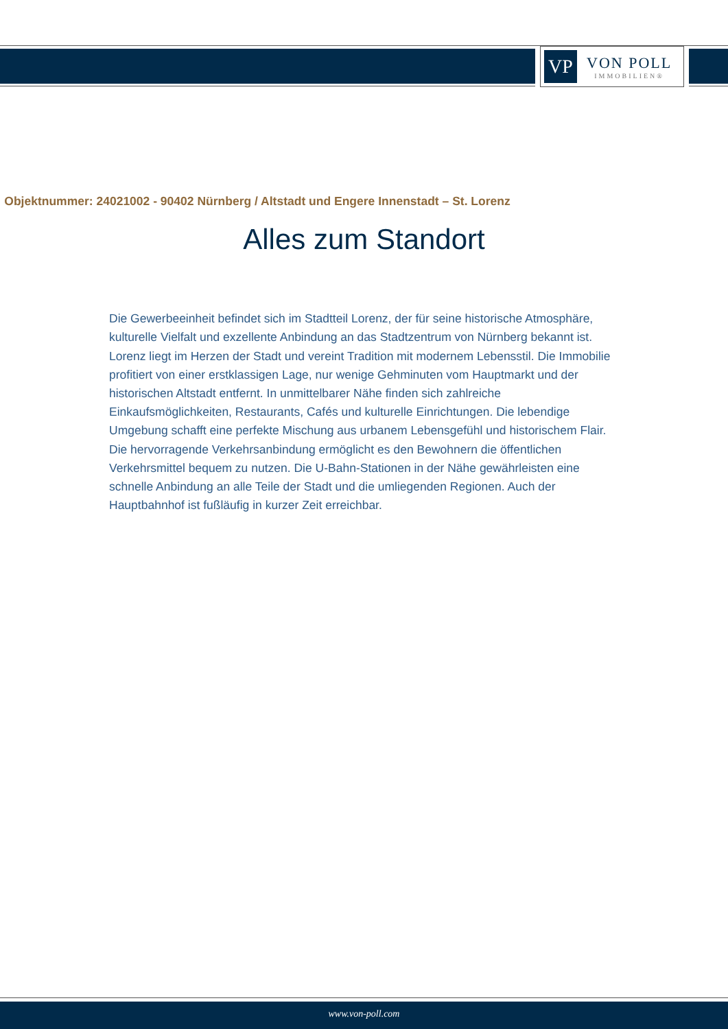VP
VON POLL
IMMOBILIEN®
Objektnummer: 24021002 - 90402 Nürnberg / Altstadt und Engere Innenstadt – St. Lorenz
Alles zum Standort
Die Gewerbeeinheit befindet sich im Stadtteil Lorenz, der für seine historische Atmosphäre, kulturelle Vielfalt und exzellente Anbindung an das Stadtzentrum von Nürnberg bekannt ist. Lorenz liegt im Herzen der Stadt und vereint Tradition mit modernem Lebensstil. Die Immobilie profitiert von einer erstklassigen Lage, nur wenige Gehminuten vom Hauptmarkt und der historischen Altstadt entfernt. In unmittelbarer Nähe finden sich zahlreiche Einkaufsmöglichkeiten, Restaurants, Cafés und kulturelle Einrichtungen. Die lebendige Umgebung schafft eine perfekte Mischung aus urbanem Lebensgefühl und historischem Flair. Die hervorragende Verkehrsanbindung ermöglicht es den Bewohnern die öffentlichen Verkehrsmittel bequem zu nutzen. Die U-Bahn-Stationen in der Nähe gewährleisten eine schnelle Anbindung an alle Teile der Stadt und die umliegenden Regionen. Auch der Hauptbahnhof ist fußläufig in kurzer Zeit erreichbar.
www.von-poll.com